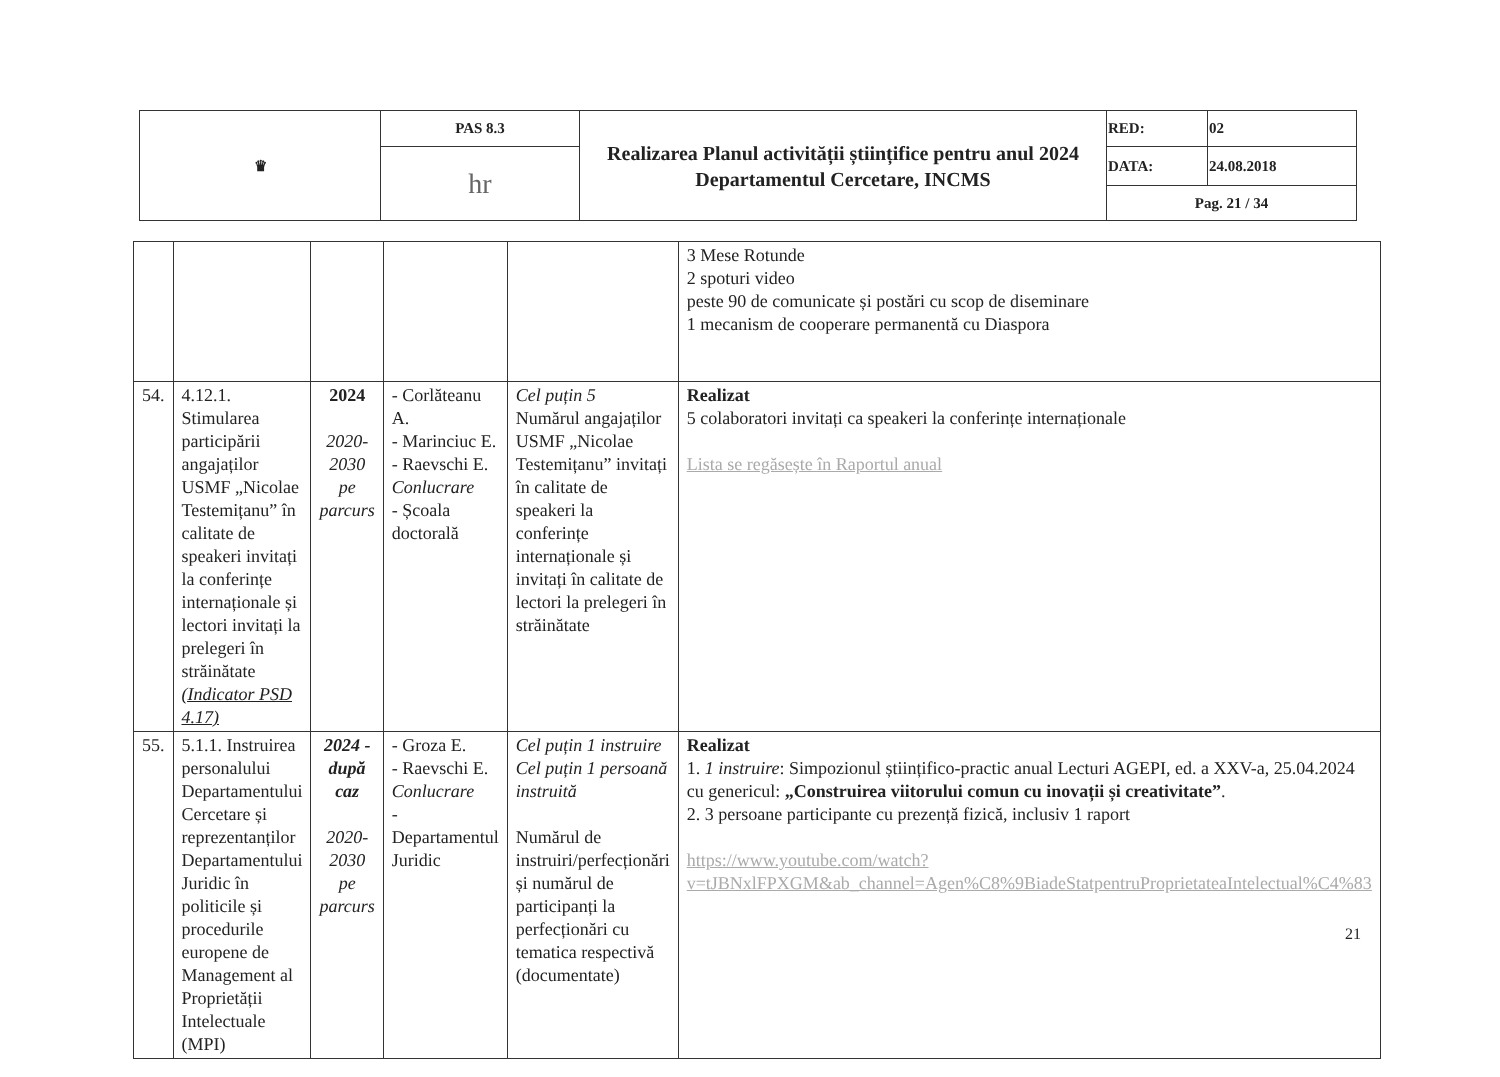| ♛ | PAS 8.3 | Realizarea Planul activității științifice pentru anul 2024 Departamentul Cercetare, INCMS | RED: | 02 |
| | hr | | DATA: | 24.08.2018 |
| | | | Pag. 21 / 34 | |
| | | | | | 3 Mese Rotunde 2 spoturi video peste 90 de comunicate și postări cu scop de diseminare 1 mecanism de cooperare permanentă cu Diaspora |
| 54. | 4.12.1. Stimularea participării angajaților USMF „Nicolae Testemițanu” în calitate de speakeri invitați la conferințe internaționale și lectori invitați la prelegeri în străinătate (Indicator PSD 4.17) | 2024 2020-2030 pe parcurs | - Corlăteanu A. - Marinciuc E. - Raevschi E. Conlucrare - Școala doctorală | Cel puțin 5 Numărul angajaților USMF „Nicolae Testemițanu” invitați în calitate de speakeri la conferințe internaționale și invitați în calitate de lectori la prelegeri în străinătate | Realizat 5 colaboratori invitați ca speakeri la conferințe internaționale Lista se regăsește în Raportul anual |
| 55. | 5.1.1. Instruirea personalului Departamentului Cercetare și reprezentanților Departamentului Juridic în politicile și procedurile europene de Management al Proprietății Intelectuale (MPI) | 2024 - după caz 2020-2030 pe parcurs | - Groza E. - Raevschi E. Conlucrare - Departamentul Juridic | Cel puțin 1 instruire Cel puțin 1 persoană instruită Numărul de instruiri/perfecționări și numărul de participanți la perfecționări cu tematica respectivă (documentate) | Realizat 1. 1 instruire : Simpozionul științifico-practic anual Lecturi AGEPI, ed. a XXV-a, 25.04.2024 cu genericul: „Construirea viitorului comun cu inovații și creativitate” . 2. 3 persoane participante cu prezență fizică, inclusiv 1 raport https://www.youtube.com/watch?v=tJBNxlFPXGM&ab_channel=Agen%C8%9BiadeStatpentruProprietateaIntelectual%C4%83 |
21